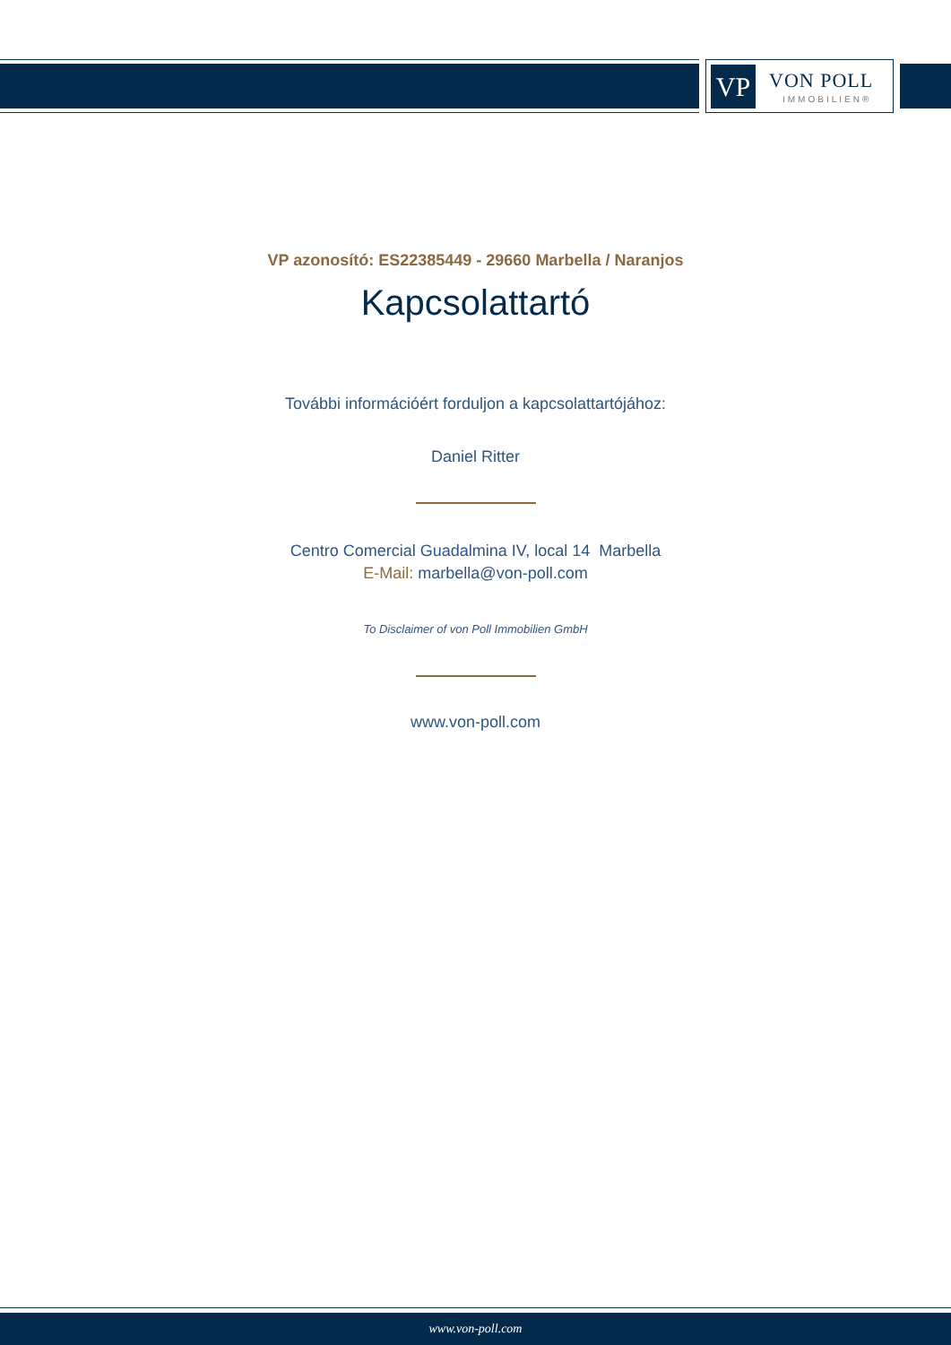VP VON POLL
IMMOBILIEN®
VP azonosító: ES22385449 - 29660 Marbella / Naranjos
Kapcsolattartó
További információért forduljon a kapcsolattartójához:
Daniel Ritter
Centro Comercial Guadalmina IV, local 14 Marbella
E-Mail: marbella@von-poll.com
To Disclaimer of von Poll Immobilien GmbH
www.von-poll.com
www.von-poll.com